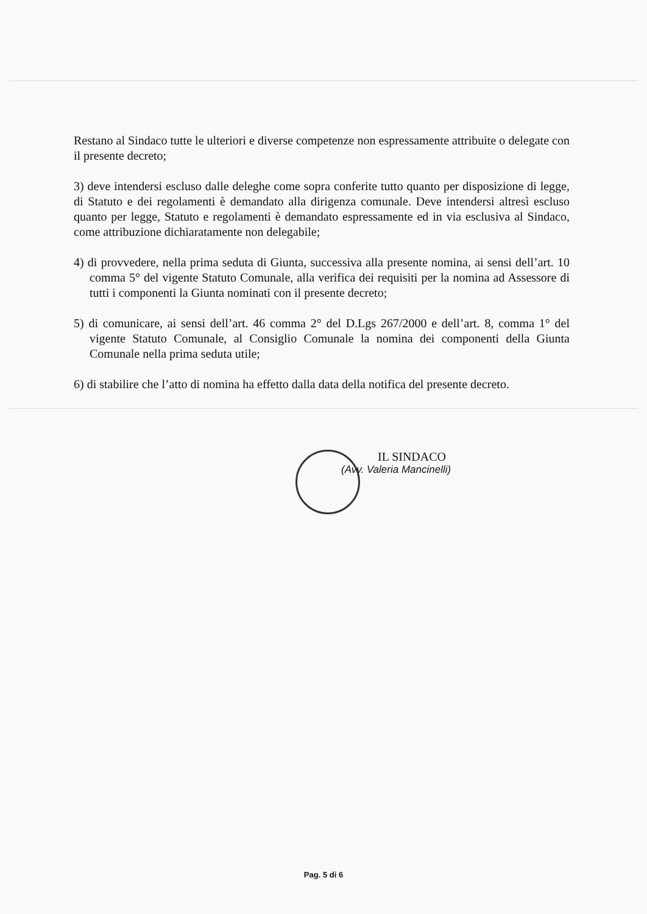Restano al Sindaco tutte le ulteriori e diverse competenze non espressamente attribuite o delegate con il presente decreto;
3) deve intendersi escluso dalle deleghe come sopra conferite tutto quanto per disposizione di legge, di Statuto e dei regolamenti è demandato alla dirigenza comunale. Deve intendersi altresì escluso quanto per legge, Statuto e regolamenti è demandato espressamente ed in via esclusiva al Sindaco, come attribuzione dichiaratamente non delegabile;
4) di provvedere, nella prima seduta di Giunta, successiva alla presente nomina, ai sensi dell’art. 10 comma 5° del vigente Statuto Comunale, alla verifica dei requisiti per la nomina ad Assessore di tutti i componenti la Giunta nominati con il presente decreto;
5) di comunicare, ai sensi dell’art. 46 comma 2° del D.Lgs 267/2000 e dell’art. 8, comma 1° del vigente Statuto Comunale, al Consiglio Comunale la nomina dei componenti della Giunta Comunale nella prima seduta utile;
6) di stabilire che l’atto di nomina ha effetto dalla data della notifica del presente decreto.
IL SINDACO
(Avv. Valeria Mancinelli)
Pag. 5 di 6